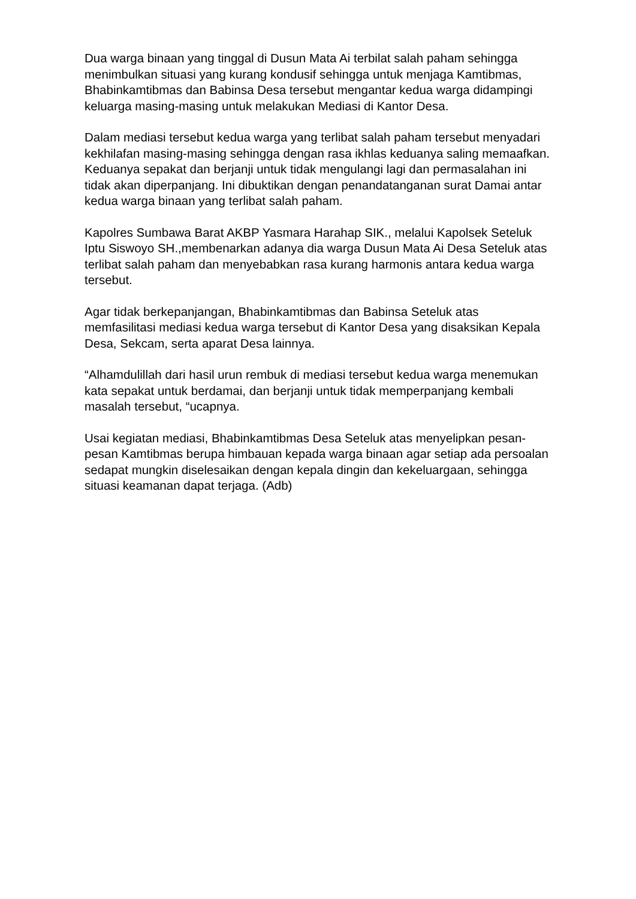Dua warga binaan yang tinggal di Dusun Mata Ai terbilat salah paham sehingga menimbulkan situasi yang kurang kondusif sehingga untuk menjaga Kamtibmas, Bhabinkamtibmas dan Babinsa Desa tersebut mengantar kedua warga didampingi keluarga masing-masing untuk melakukan Mediasi di Kantor Desa.
Dalam mediasi tersebut kedua warga yang terlibat salah paham tersebut menyadari kekhilafan masing-masing sehingga dengan rasa ikhlas keduanya saling memaafkan. Keduanya sepakat dan berjanji untuk tidak mengulangi lagi dan permasalahan ini tidak akan diperpanjang. Ini dibuktikan dengan penandatanganan surat Damai antar kedua warga binaan yang terlibat salah paham.
Kapolres Sumbawa Barat AKBP Yasmara Harahap SIK., melalui Kapolsek Seteluk Iptu Siswoyo SH.,membenarkan adanya dia warga Dusun Mata Ai Desa Seteluk atas terlibat salah paham dan menyebabkan rasa kurang harmonis antara kedua warga tersebut.
Agar tidak berkepanjangan, Bhabinkamtibmas dan Babinsa Seteluk atas memfasilitasi mediasi kedua warga tersebut di Kantor Desa yang disaksikan Kepala Desa, Sekcam, serta aparat Desa lainnya.
“Alhamdulillah dari hasil urun rembuk di mediasi tersebut kedua warga menemukan kata sepakat untuk berdamai, dan berjanji untuk tidak memperpanjang kembali masalah tersebut, “ucapnya.
Usai kegiatan mediasi, Bhabinkamtibmas Desa Seteluk atas menyelipkan pesan-pesan Kamtibmas berupa himbauan kepada warga binaan agar setiap ada persoalan sedapat mungkin diselesaikan dengan kepala dingin dan kekeluargaan, sehingga situasi keamanan dapat terjaga. (Adb)